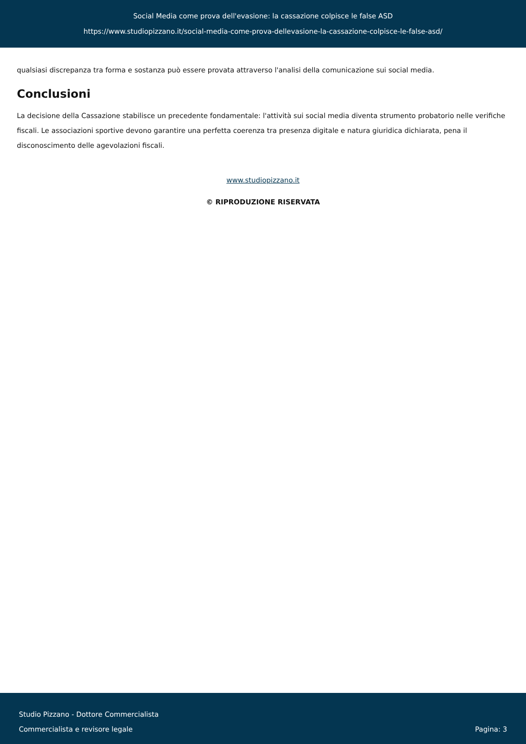Social Media come prova dell'evasione: la cassazione colpisce le false ASD
https://www.studiopizzano.it/social-media-come-prova-dellevasione-la-cassazione-colpisce-le-false-asd/
qualsiasi discrepanza tra forma e sostanza può essere provata attraverso l'analisi della comunicazione sui social media.
Conclusioni
La decisione della Cassazione stabilisce un precedente fondamentale: l'attività sui social media diventa strumento probatorio nelle verifiche fiscali. Le associazioni sportive devono garantire una perfetta coerenza tra presenza digitale e natura giuridica dichiarata, pena il disconoscimento delle agevolazioni fiscali.
www.studiopizzano.it
© RIPRODUZIONE RISERVATA
Studio Pizzano - Dottore Commercialista
Commercialista e revisore legale
Pagina: 3